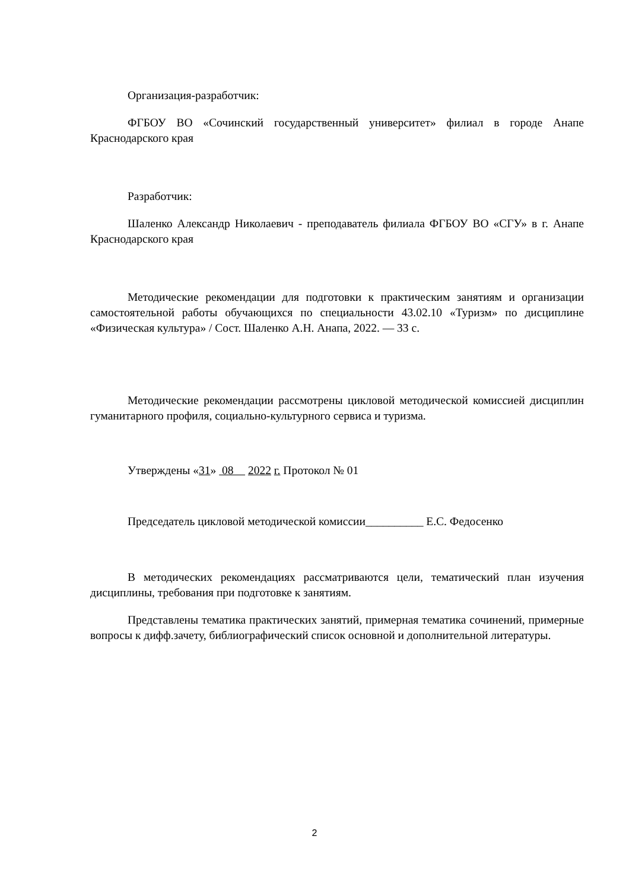Организация-разработчик:
ФГБОУ ВО «Сочинский государственный университет» филиал в городе Анапе Краснодарского края
Разработчик:
Шаленко Александр Николаевич - преподаватель филиала ФГБОУ ВО «СГУ» в г. Анапе Краснодарского края
Методические рекомендации для подготовки к практическим занятиям и организации самостоятельной работы обучающихся по специальности 43.02.10 «Туризм» по дисциплине «Физическая культура» / Сост. Шаленко А.Н. Анапа, 2022. — 33 с.
Методические рекомендации рассмотрены цикловой методической комиссией дисциплин гуманитарного профиля, социально-культурного сервиса и туризма.
Утверждены «31» 08 2022 г. Протокол № 01
Председатель цикловой методической комиссии__________ Е.С. Федосенко
В методических рекомендациях рассматриваются цели, тематический план изучения дисциплины, требования при подготовке к занятиям.
Представлены тематика практических занятий, примерная тематика сочинений, примерные вопросы к дифф.зачету, библиографический список основной и дополнительной литературы.
2